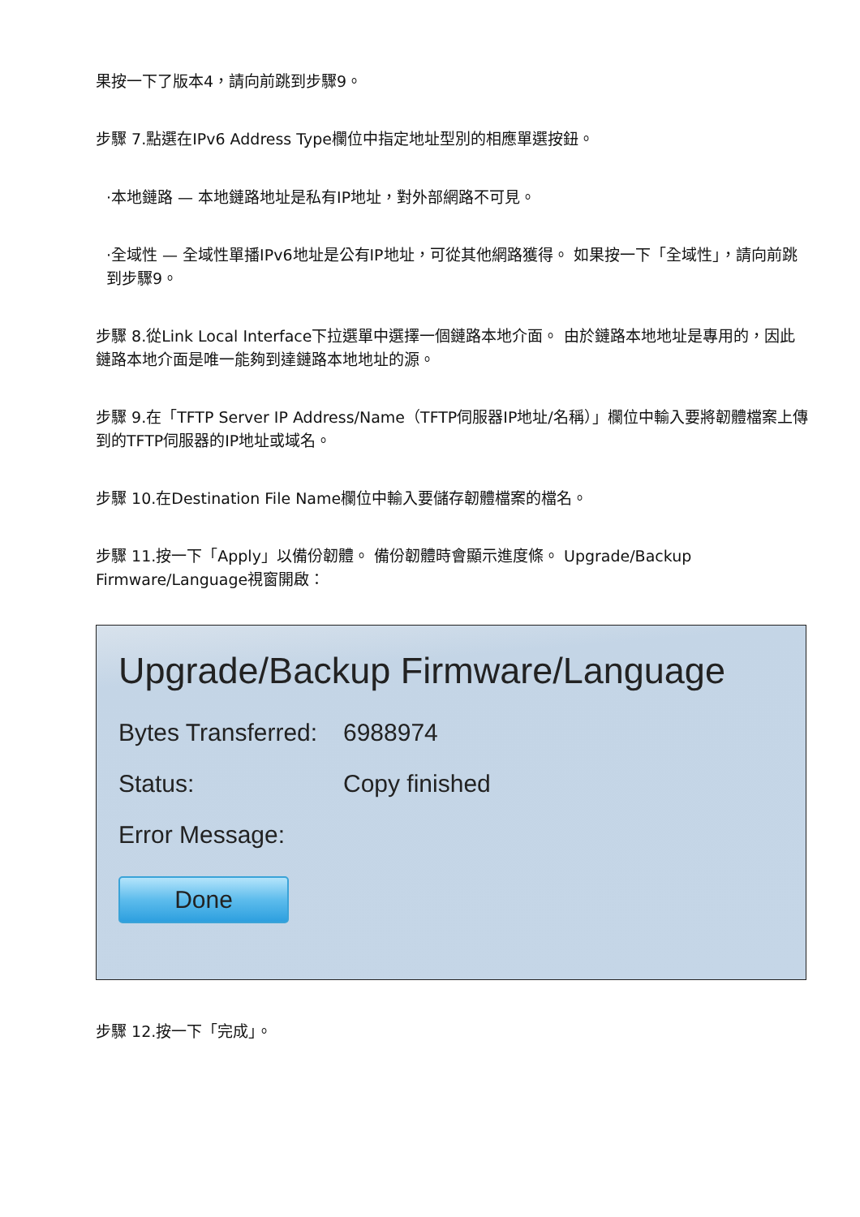果按一下了版本4，請向前跳到步驟9。
步驟 7.點選在IPv6 Address Type欄位中指定地址型別的相應單選按鈕。
·本地鏈路 — 本地鏈路地址是私有IP地址，對外部網路不可見。
·全域性 — 全域性單播IPv6地址是公有IP地址，可從其他網路獲得。 如果按一下「全域性」，請向前跳到步驟9。
步驟 8.從Link Local Interface下拉選單中選擇一個鏈路本地介面。 由於鏈路本地地址是專用的，因此鏈路本地介面是唯一能夠到達鏈路本地地址的源。
步驟 9.在「TFTP Server IP Address/Name（TFTP伺服器IP地址/名稱）」欄位中輸入要將韌體檔案上傳到的TFTP伺服器的IP地址或域名。
步驟 10.在Destination File Name欄位中輸入要儲存韌體檔案的檔名。
步驟 11.按一下「Apply」以備份韌體。 備份韌體時會顯示進度條。 Upgrade/Backup Firmware/Language視窗開啟：
Upgrade/Backup Firmware/Language
Bytes Transferred: 6988974
Status: Copy finished
Error Message:
Done
步驟 12.按一下「完成」。